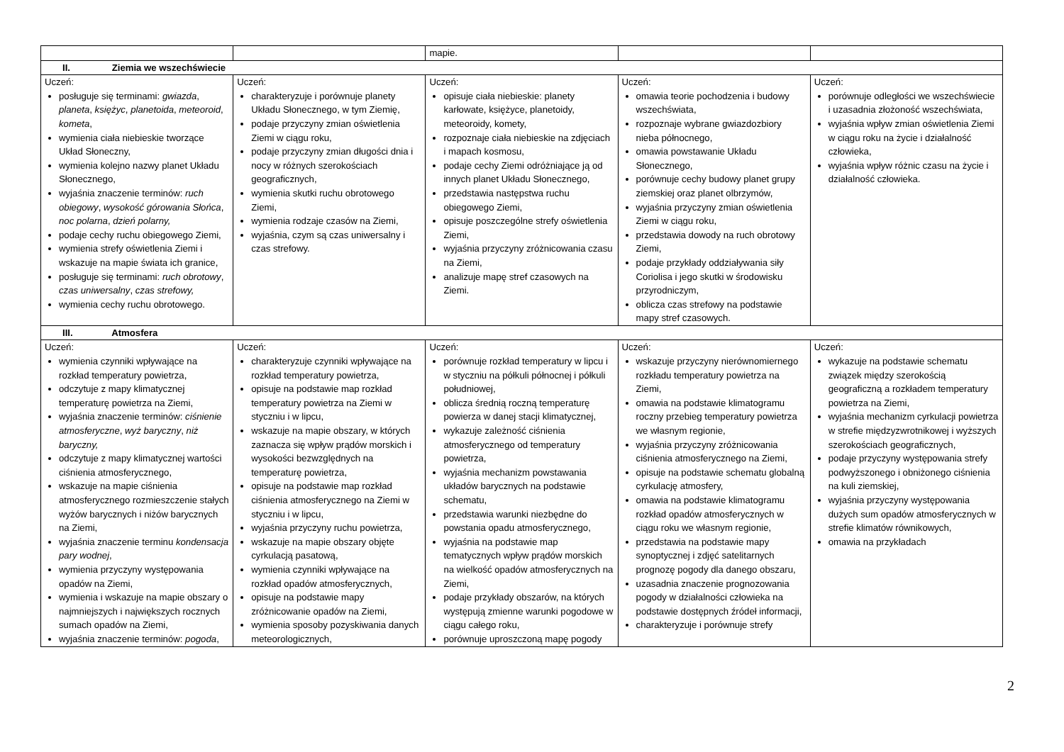| | | mapie. | | |
| II. Ziemia we wszechświecie | | | | |
| Uczeń: posługuje się terminami: gwiazda , planeta , księżyc , planetoida , meteoroid , kometa , wymienia ciała niebieskie tworzące Układ Słoneczny, wymienia kolejno nazwy planet Układu Słonecznego, wyjaśnia znaczenie terminów: ruch obiegowy , wysokość górowania Słońca , noc polarna , dzień polarny, podaje cechy ruchu obiegowego Ziemi, wymienia strefy oświetlenia Ziemi i wskazuje na mapie świata ich granice, posługuje się terminami: ruch obrotowy , czas uniwersalny , czas strefowy, wymienia cechy ruchu obrotowego. | Uczeń: charakteryzuje i porównuje planety Układu Słonecznego, w tym Ziemię, podaje przyczyny zmian oświetlenia Ziemi w ciągu roku, podaje przyczyny zmian długości dnia i nocy w różnych szerokościach geograficznych, wymienia skutki ruchu obrotowego Ziemi, wymienia rodzaje czasów na Ziemi, wyjaśnia, czym są czas uniwersalny i czas strefowy. | Uczeń: opisuje ciała niebieskie: planety karłowate, księżyce, planetoidy, meteoroidy, komety, rozpoznaje ciała niebieskie na zdjęciach i mapach kosmosu, podaje cechy Ziemi odróżniające ją od innych planet Układu Słonecznego, przedstawia następstwa ruchu obiegowego Ziemi, opisuje poszczególne strefy oświetlenia Ziemi, wyjaśnia przyczyny zróżnicowania czasu na Ziemi, analizuje mapę stref czasowych na Ziemi. | Uczeń: omawia teorie pochodzenia i budowy wszechświata, rozpoznaje wybrane gwiazdozbiory nieba północnego, omawia powstawanie Układu Słonecznego, porównuje cechy budowy planet grupy ziemskiej oraz planet olbrzymów, wyjaśnia przyczyny zmian oświetlenia Ziemi w ciągu roku, przedstawia dowody na ruch obrotowy Ziemi, podaje przykłady oddziaływania siły Coriolisa i jego skutki w środowisku przyrodniczym, oblicza czas strefowy na podstawie mapy stref czasowych. | Uczeń: porównuje odległości we wszechświecie i uzasadnia złożoność wszechświata, wyjaśnia wpływ zmian oświetlenia Ziemi w ciągu roku na życie i działalność człowieka, wyjaśnia wpływ różnic czasu na życie i działalność człowieka. |
| III. Atmosfera | | | | |
| Uczeń: wymienia czynniki wpływające na rozkład temperatury powietrza, odczytuje z mapy klimatycznej temperaturę powietrza na Ziemi, wyjaśnia znaczenie terminów: ciśnienie atmosferyczne , wyż baryczny , niż baryczny, odczytuje z mapy klimatycznej wartości ciśnienia atmosferycznego, wskazuje na mapie ciśnienia atmosferycznego rozmieszczenie stałych wyżów barycznych i niżów barycznych na Ziemi, wyjaśnia znaczenie terminu kondensacja pary wodnej , wymienia przyczyny występowania opadów na Ziemi, wymienia i wskazuje na mapie obszary o najmniejszych i największych rocznych sumach opadów na Ziemi, wyjaśnia znaczenie terminów: pogoda , | Uczeń: charakteryzuje czynniki wpływające na rozkład temperatury powietrza, opisuje na podstawie map rozkład temperatury powietrza na Ziemi w styczniu i w lipcu, wskazuje na mapie obszary, w których zaznacza się wpływ prądów morskich i wysokości bezwzględnych na temperaturę powietrza, opisuje na podstawie map rozkład ciśnienia atmosferycznego na Ziemi w styczniu i w lipcu, wyjaśnia przyczyny ruchu powietrza, wskazuje na mapie obszary objęte cyrkulacją pasatową, wymienia czynniki wpływające na rozkład opadów atmosferycznych, opisuje na podstawie mapy zróżnicowanie opadów na Ziemi, wymienia sposoby pozyskiwania danych meteorologicznych, | Uczeń: porównuje rozkład temperatury w lipcu i w styczniu na półkuli północnej i półkuli południowej, oblicza średnią roczną temperaturę powierza w danej stacji klimatycznej, wykazuje zależność ciśnienia atmosferycznego od temperatury powietrza, wyjaśnia mechanizm powstawania układów barycznych na podstawie schematu, przedstawia warunki niezbędne do powstania opadu atmosferycznego, wyjaśnia na podstawie map tematycznych wpływ prądów morskich na wielkość opadów atmosferycznych na Ziemi, podaje przykłady obszarów, na których występują zmienne warunki pogodowe w ciągu całego roku, porównuje uproszczoną mapę pogody | Uczeń: wskazuje przyczyny nierównomiernego rozkładu temperatury powietrza na Ziemi, omawia na podstawie klimatogramu roczny przebieg temperatury powietrza we własnym regionie, wyjaśnia przyczyny zróżnicowania ciśnienia atmosferycznego na Ziemi, opisuje na podstawie schematu globalną cyrkulację atmosfery, omawia na podstawie klimatogramu rozkład opadów atmosferycznych w ciągu roku we własnym regionie, przedstawia na podstawie mapy synoptycznej i zdjęć satelitarnych prognozę pogody dla danego obszaru, uzasadnia znaczenie prognozowania pogody w działalności człowieka na podstawie dostępnych źródeł informacji, charakteryzuje i porównuje strefy | Uczeń: wykazuje na podstawie schematu związek między szerokością geograficzną a rozkładem temperatury powietrza na Ziemi, wyjaśnia mechanizm cyrkulacji powietrza w strefie międzyzwrotnikowej i wyższych szerokościach geograficznych, podaje przyczyny występowania strefy podwyższonego i obniżonego ciśnienia na kuli ziemskiej, wyjaśnia przyczyny występowania dużych sum opadów atmosferycznych w strefie klimatów równikowych, omawia na przykładach |
2